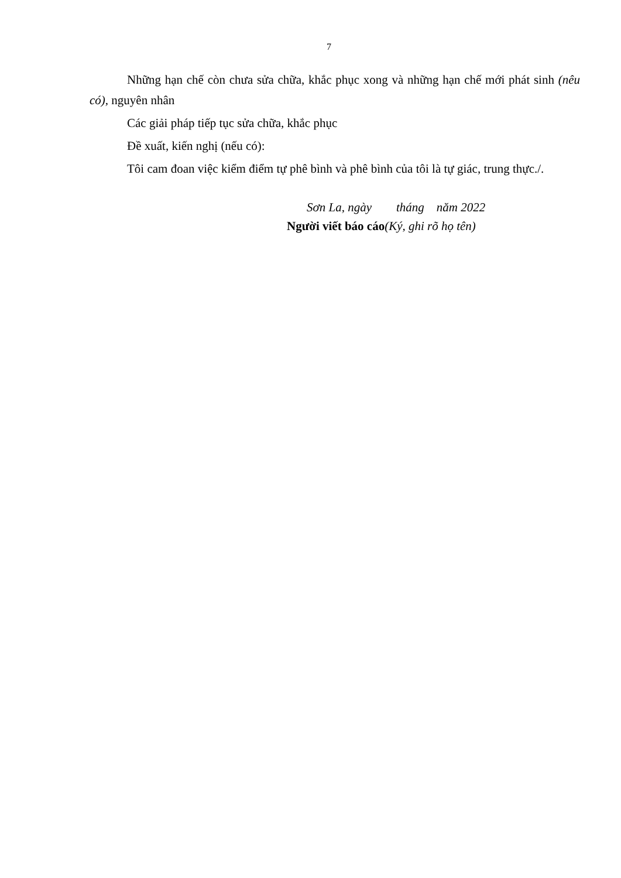7
Những hạn chế còn chưa sửa chữa, khắc phục xong và những hạn chế mới phát sinh (nêu có), nguyên nhân
Các giải pháp tiếp tục sửa chữa, khắc phục
Đề xuất, kiến nghị (nếu có):
Tôi cam đoan việc kiểm điểm tự phê bình và phê bình của tôi là tự giác, trung thực./.
Sơn La, ngày tháng năm 2022
Người viết báo cáo(Ký, ghi rõ họ tên)